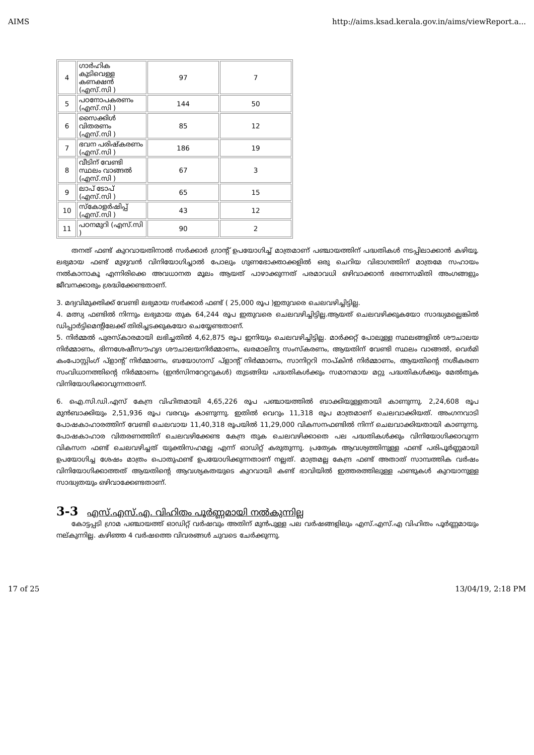AIMS http://aims.ksad.kerala.gov.in/aims/viewReport.a...
| 4 | ഗാർഹിക കുടിവെള്ള കണക്ഷൻ (എസ്.സി ) | 97 | 7 |
| 5 | പഠനോപകരണം (എസ്.സി ) | 144 | 50 |
| 6 | സൈക്കിൾ വിതരണം (എസ്.സി ) | 85 | 12 |
| 7 | ഭവന പരിഷ്കരണം (എസ്.സി ) | 186 | 19 |
| 8 | വീടിന് വേണ്ടി സ്ഥലം വാങ്ങൽ (എസ്.സി ) | 67 | 3 |
| 9 | ലാപ് ടോപ് (എസ്.സി ) | 65 | 15 |
| 10 | സ്കോളർഷിപ്പ് (എസ്.സി ) | 43 | 12 |
| 11 | പഠനമുറി (എസ്.സി ) | 90 | 2 |
തനത് ഫണ്ട് കുറവായതിനാൽ സർക്കാർ ഗ്രാന്റ് ഉപയോഗിച്ച് മാത്രമാണ് പഞ്ചായത്തിന് പദ്ധതികൾ നടപ്പിലാക്കാൻ കഴിയൂ. ലഭ്യമായ ഫണ്ട് മുഴുവൻ വിനിയോഗിച്ചാൽ പോലും ഗുണഭോക്താക്കളിൽ ഒരു ചെറിയ വിഭാഗത്തിന് മാത്രമേ സഹായം നൽകാനാകൂ എന്നിരിക്കെ അവധാനത മൂലം ആയത് പാഴാക്കുന്നത് പരമാവധി ഒഴിവാക്കാൻ ഭരണസമിതി അംഗങ്ങളും ജീവനക്കാരും ശ്രദ്ധിക്കേണ്ടതാണ്.
3. മദ്യവിമുക്തിക്ക് വേണ്ടി ലഭ്യമായ സർക്കാർ ഫണ്ട് ( 25,000 രൂപ )ഇതുവരെ ചെലവഴിച്ചിട്ടില്ല.
4. മത്സ്യ ഫണ്ടിൽ നിന്നും ലഭ്യമായ തുക 64,244 രൂപ ഇതുവരെ ചെലവഴിച്ചിട്ടില്ല.ആയത് ചെലവഴിക്കുകയോ സാദ്ധ്യമല്ലെങ്കിൽ ഡിപ്പാർട്ടിമെന്റിലേക്ക് തിരിച്ചടക്കുകയോ ചെയ്യേണ്ടതാണ്.
5. നിർമ്മൽ പുരസ്കാരമായി ലഭിച്ചതിൽ 4,62,875 രൂപ ഇനിയും ചെലവഴിച്ചിട്ടില്ല. മാർക്കറ്റ് പോലുള്ള സ്ഥലങ്ങളിൽ ശൗചാലയ നിർമ്മാണം, ഭിന്നശേഷീസൗഹൃദ ശൗചാലയനിർമ്മാണം, ഖരമാലിന്യ സംസ്കരണം, ആയതിന് വേണ്ടി സ്ഥലം വാങ്ങൽ, വെർമി കംപോസ്റ്റിംഗ് പ്ളാന്റ് നിർമ്മാണം, ബയോഗാസ് പ്ളാന്റ് നിർമ്മാണം, സാനിറ്ററി നാപ്കിൻ നിർമ്മാണം, ആയതിന്റെ നശീകരണ സംവിധാനത്തിന്റെ നിർമ്മാണം (ഇൻസിനറേറ്ററുകൾ) തുടങ്ങിയ പദ്ധതികൾക്കും സമാനമായ മറ്റു പദ്ധതികൾക്കും മേൽതുക വിനിയോഗിക്കാവുന്നതാണ്.
6. ഐ.സി.ഡി.എസ് കേന്ദ്ര വിഹിതമായി 4,65,226 രൂപ പഞ്ചായത്തിൽ ബാക്കിയുള്ളതായി കാണുന്നു. 2,24,608 രൂപ മുൻബാക്കിയും 2,51,936 രൂപ വരവും കാണുന്നു. ഇതിൽ വെറും 11,318 രൂപ മാത്രമാണ് ചെലവാക്കിയത്. അംഗനവാടി പോഷകാഹാരത്തിന് വേണ്ടി ചെലവായ 11,40,318 രൂപയിൽ 11,29,000 വികസനഫണ്ടിൽ നിന്ന് ചെലവാക്കിയതായി കാണുന്നു. പോഷകാഹാര വിതരണത്തിന് ചെലവഴിക്കേണ്ട കേന്ദ്ര തുക ചെലവഴിക്കാതെ പല പദ്ധതികൾക്കും വിനിയോഗിക്കാവുന്ന വികസന ഫണ്ട് ചെലവഴിച്ചത് യുക്തിസഹമല്ല എന്ന് ഓഡിറ്റ് കരുതുന്നു. പ്രത്യേക ആവശ്യത്തിനുള്ള ഫണ്ട് പരിപൂർണ്ണമായി ഉപയോഗിച്ച ശേഷം മാത്രം പൊതുഫണ്ട് ഉപയോഗിക്കുന്നതാണ് നല്ലത്. മാത്രമല്ല കേന്ദ്ര ഫണ്ട് അതാത് സാമ്പത്തിക വർഷം വിനിയോഗിക്കാത്തത് ആയതിന്റെ ആവശ്യകതയുടെ കുറവായി കണ്ട് ഭാവിയിൽ ഇത്തരത്തിലുള്ള ഫണ്ടുകൾ കുറയാനുള്ള സാദ്ധ്യതയും ഒഴിവാക്കേണ്ടതാണ്.
3-3 എസ്.എസ്.എ. വിഹിതം പൂർണ്ണമായി നൽകുന്നില്ല
കോട്ടപ്പടി ഗ്രാമ പഞ്ചായത്ത് ഓഡിറ്റ് വർഷവും അതിന് മുൻപുള്ള പല വർഷങ്ങളിലും എസ്.എസ്.എ വിഹിതം പൂർണ്ണമായും നല്കുന്നില്ല. കഴിഞ്ഞ 4 വർഷത്തെ വിവരങ്ങൾ ചുവടെ ചേർക്കുന്നു.
17 of 25 13/04/19, 2:18 PM